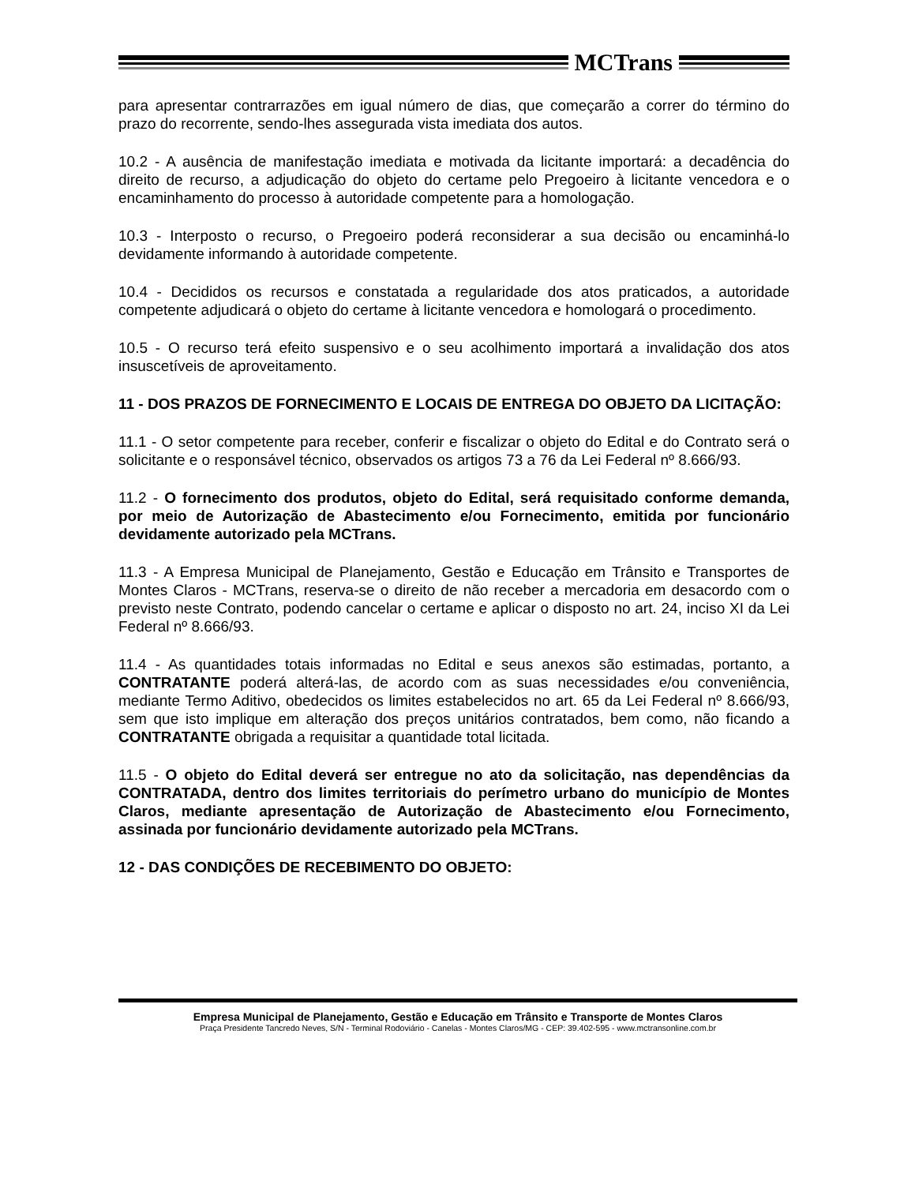MCTrans
para apresentar contrarrazões em igual número de dias, que começarão a correr do término do prazo do recorrente, sendo-lhes assegurada vista imediata dos autos.
10.2 - A ausência de manifestação imediata e motivada da licitante importará: a decadência do direito de recurso, a adjudicação do objeto do certame pelo Pregoeiro à licitante vencedora e o encaminhamento do processo à autoridade competente para a homologação.
10.3 - Interposto o recurso, o Pregoeiro poderá reconsiderar a sua decisão ou encaminhá-lo devidamente informando à autoridade competente.
10.4 - Decididos os recursos e constatada a regularidade dos atos praticados, a autoridade competente adjudicará o objeto do certame à licitante vencedora e homologará o procedimento.
10.5 - O recurso terá efeito suspensivo e o seu acolhimento importará a invalidação dos atos insuscetíveis de aproveitamento.
11 - DOS PRAZOS DE FORNECIMENTO E LOCAIS DE ENTREGA DO OBJETO DA LICITAÇÃO:
11.1 - O setor competente para receber, conferir e fiscalizar o objeto do Edital e do Contrato será o solicitante e o responsável técnico, observados os artigos 73 a 76 da Lei Federal nº 8.666/93.
11.2 - O fornecimento dos produtos, objeto do Edital, será requisitado conforme demanda, por meio de Autorização de Abastecimento e/ou Fornecimento, emitida por funcionário devidamente autorizado pela MCTrans.
11.3 - A Empresa Municipal de Planejamento, Gestão e Educação em Trânsito e Transportes de Montes Claros - MCTrans, reserva-se o direito de não receber a mercadoria em desacordo com o previsto neste Contrato, podendo cancelar o certame e aplicar o disposto no art. 24, inciso XI da Lei Federal nº 8.666/93.
11.4 - As quantidades totais informadas no Edital e seus anexos são estimadas, portanto, a CONTRATANTE poderá alterá-las, de acordo com as suas necessidades e/ou conveniência, mediante Termo Aditivo, obedecidos os limites estabelecidos no art. 65 da Lei Federal nº 8.666/93, sem que isto implique em alteração dos preços unitários contratados, bem como, não ficando a CONTRATANTE obrigada a requisitar a quantidade total licitada.
11.5 - O objeto do Edital deverá ser entregue no ato da solicitação, nas dependências da CONTRATADA, dentro dos limites territoriais do perímetro urbano do município de Montes Claros, mediante apresentação de Autorização de Abastecimento e/ou Fornecimento, assinada por funcionário devidamente autorizado pela MCTrans.
12 - DAS CONDIÇÕES DE RECEBIMENTO DO OBJETO:
Empresa Municipal de Planejamento, Gestão e Educação em Trânsito e Transporte de Montes Claros
Praça Presidente Tancredo Neves, S/N - Terminal Rodoviário - Canelas - Montes Claros/MG - CEP: 39.402-595 - www.mctransonline.com.br